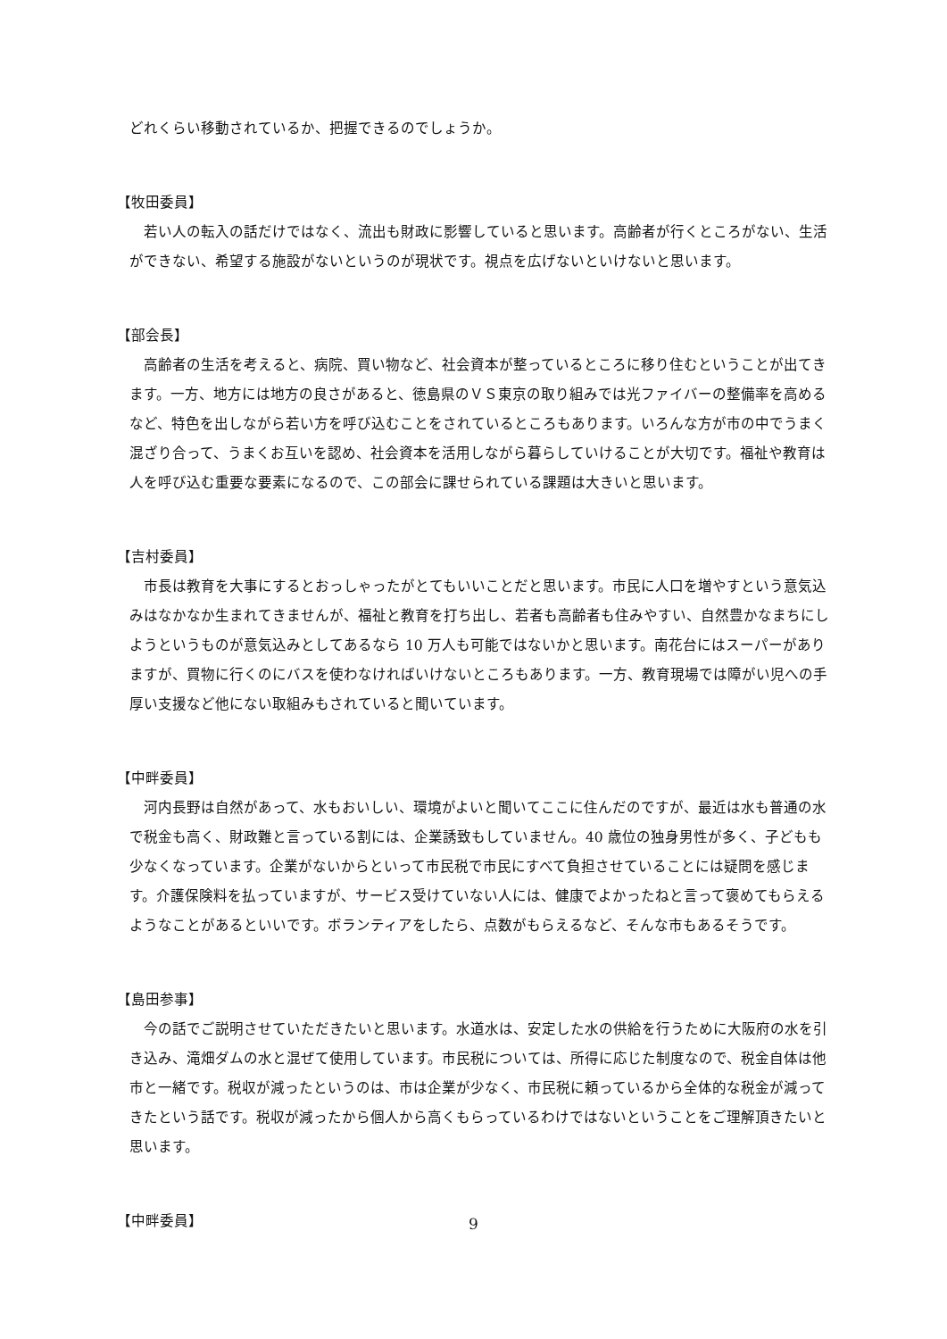どれくらい移動されているか、把握できるのでしょうか。
【牧田委員】
若い人の転入の話だけではなく、流出も財政に影響していると思います。高齢者が行くところがない、生活ができない、希望する施設がないというのが現状です。視点を広げないといけないと思います。
【部会長】
高齢者の生活を考えると、病院、買い物など、社会資本が整っているところに移り住むということが出てきます。一方、地方には地方の良さがあると、徳島県のＶＳ東京の取り組みでは光ファイバーの整備率を高めるなど、特色を出しながら若い方を呼び込むことをされているところもあります。いろんな方が市の中でうまく混ざり合って、うまくお互いを認め、社会資本を活用しながら暮らしていけることが大切です。福祉や教育は人を呼び込む重要な要素になるので、この部会に課せられている課題は大きいと思います。
【吉村委員】
市長は教育を大事にするとおっしゃったがとてもいいことだと思います。市民に人口を増やすという意気込みはなかなか生まれてきませんが、福祉と教育を打ち出し、若者も高齢者も住みやすい、自然豊かなまちにしようというものが意気込みとしてあるなら 10 万人も可能ではないかと思います。南花台にはスーパーがありますが、買物に行くのにバスを使わなければいけないところもあります。一方、教育現場では障がい児への手厚い支援など他にない取組みもされていると聞いています。
【中畔委員】
河内長野は自然があって、水もおいしい、環境がよいと聞いてここに住んだのですが、最近は水も普通の水で税金も高く、財政難と言っている割には、企業誘致もしていません。40 歳位の独身男性が多く、子どもも少なくなっています。企業がないからといって市民税で市民にすべて負担させていることには疑問を感じます。介護保険料を払っていますが、サービス受けていない人には、健康でよかったねと言って褒めてもらえるようなことがあるといいです。ボランティアをしたら、点数がもらえるなど、そんな市もあるそうです。
【島田参事】
今の話でご説明させていただきたいと思います。水道水は、安定した水の供給を行うために大阪府の水を引き込み、滝畑ダムの水と混ぜて使用しています。市民税については、所得に応じた制度なので、税金自体は他市と一緒です。税収が減ったというのは、市は企業が少なく、市民税に頼っているから全体的な税金が減ってきたという話です。税収が減ったから個人から高くもらっているわけではないということをご理解頂きたいと思います。
【中畔委員】
9